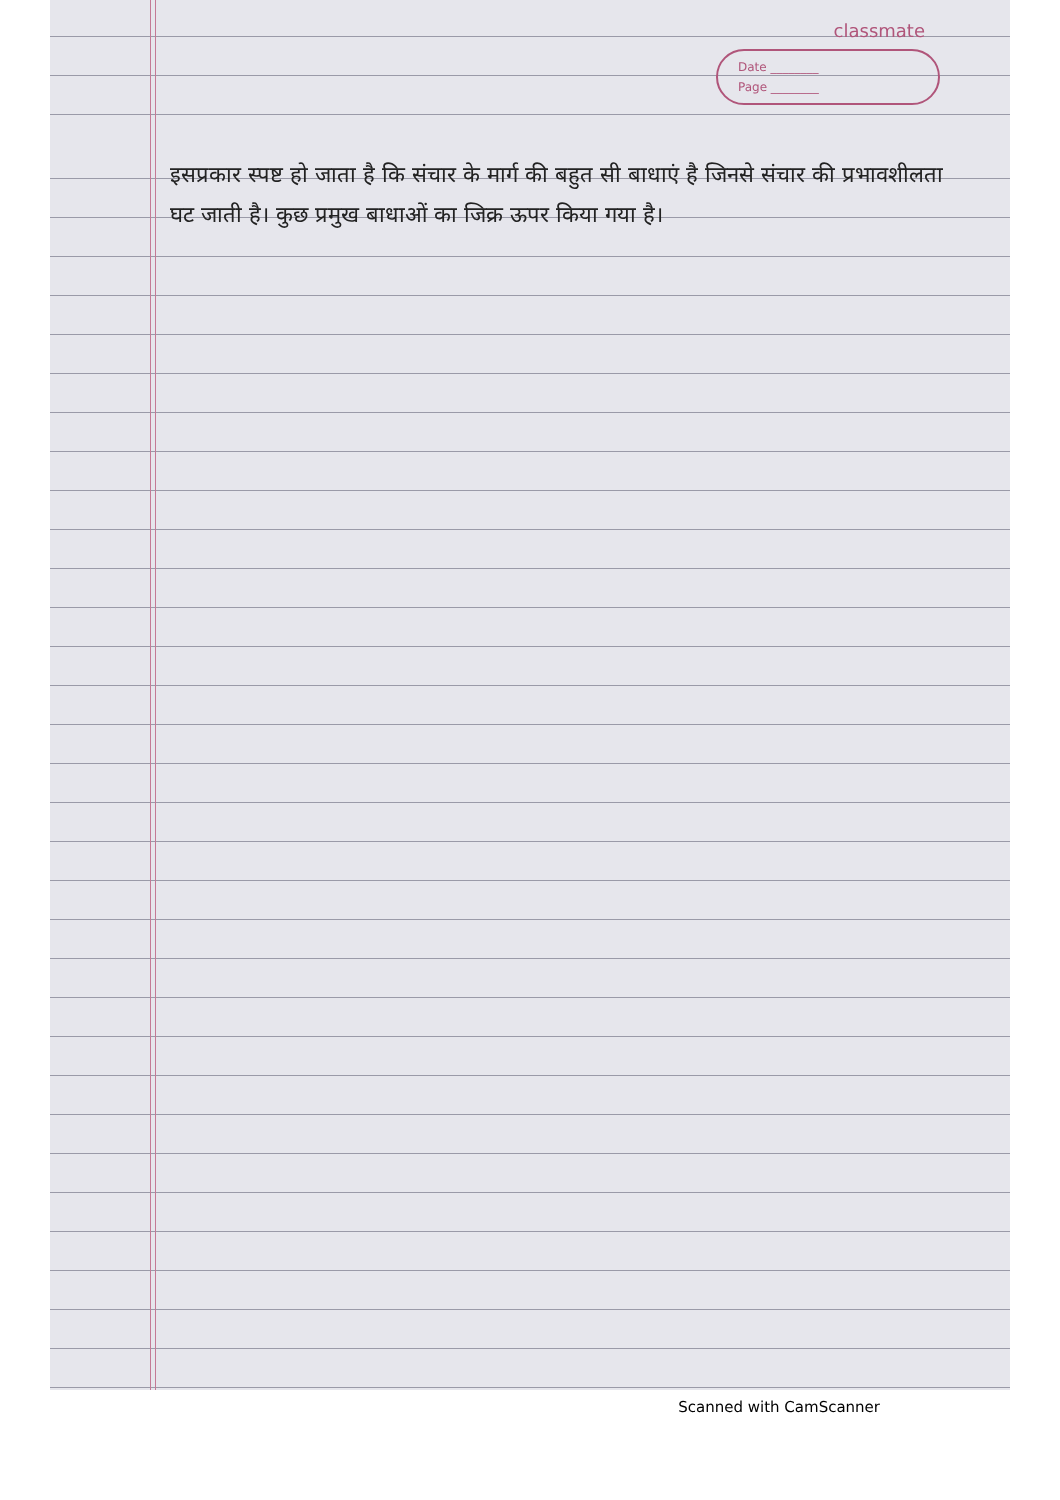classmate
Date ________
Page ________
इसप्रकार स्पष्ट हो जाता है कि संचार के मार्ग की बहुत सी बाधाएं है जिनसे संचार की प्रभावशीलता घट जाती है। कुछ प्रमुख बाधाओं का जिक्र ऊपर किया गया है।
Scanned with CamScanner